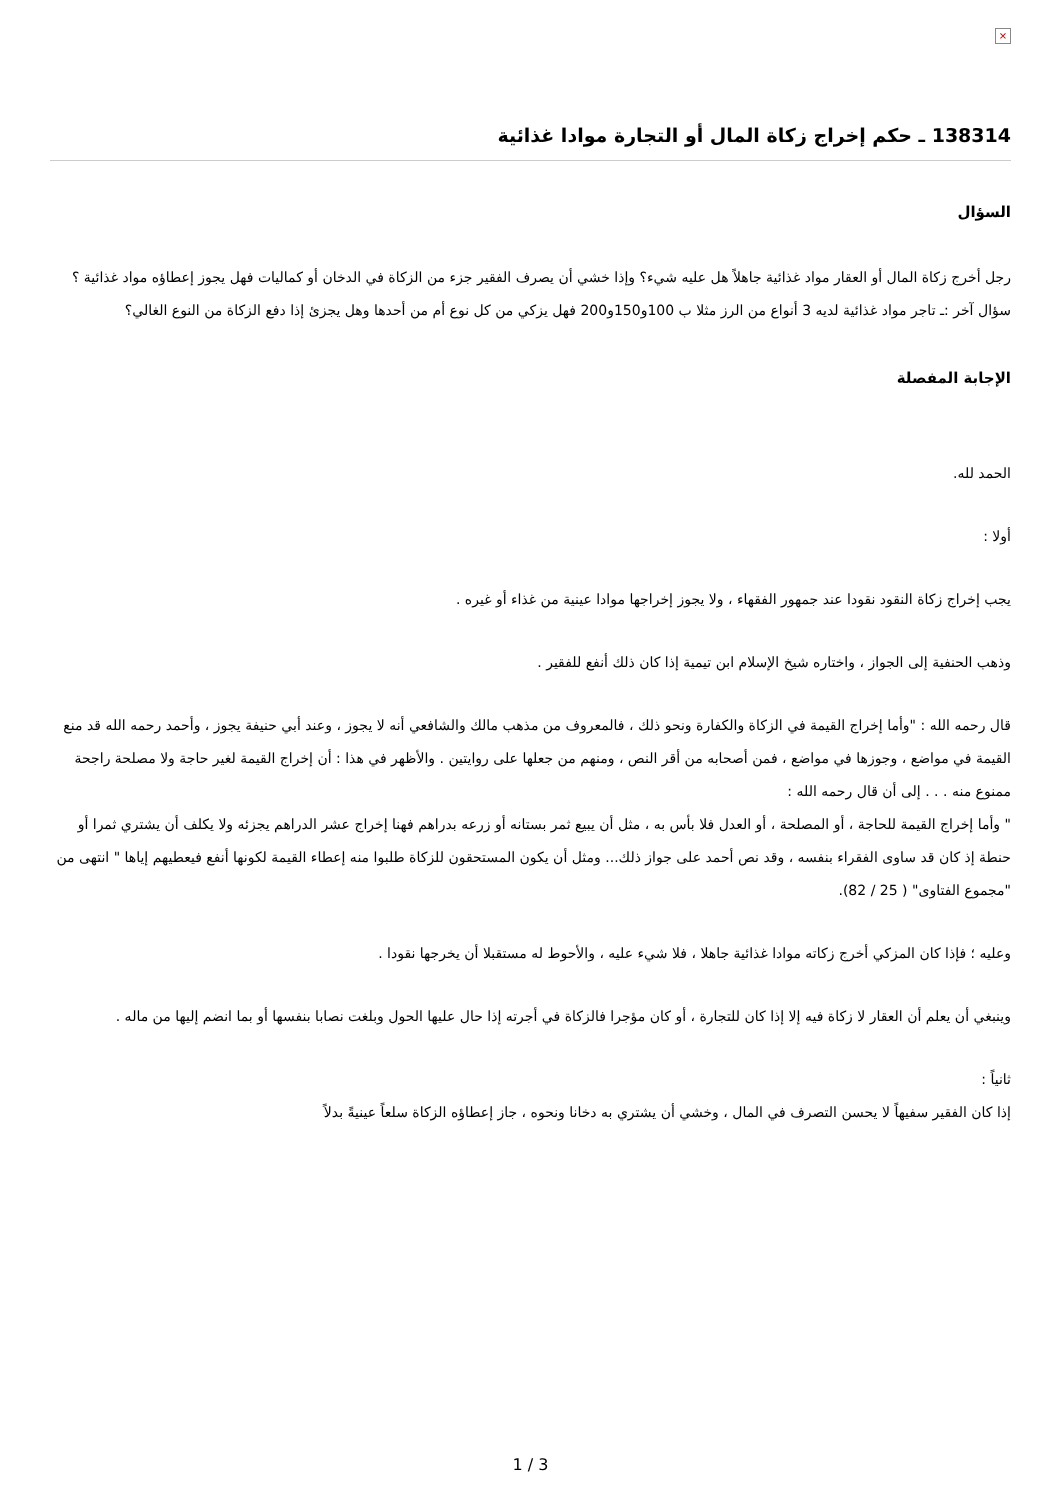×
138314 ـ حكم إخراج زكاة المال أو التجارة موادا غذائية
السؤال
رجل أخرج زكاة المال أو العقار مواد غذائية جاهلاً هل عليه شيء؟ وإذا خشي أن يصرف الفقير جزء من الزكاة في الدخان أو كماليات فهل يجوز إعطاؤه مواد غذائية ؟ سؤال آخر :ـ تاجر مواد غذائية لديه 3 أنواع من الرز مثلا ب 100و150و200 فهل يزكي من كل نوع أم من أحدها وهل يجزئ إذا دفع الزكاة من النوع الغالي؟
الإجابة المفصلة
الحمد لله.
أولا :
يجب إخراج زكاة النقود نقودا عند جمهور الفقهاء ، ولا يجوز إخراجها موادا عينية من غذاء أو غيره .
وذهب الحنفية إلى الجواز ، واختاره شيخ الإسلام ابن تيمية إذا كان ذلك أنفع للفقير .
قال رحمه الله : "وأما إخراج القيمة في الزكاة والكفارة ونحو ذلك ، فالمعروف من مذهب مالك والشافعي أنه لا يجوز ، وعند أبي حنيفة يجوز ، وأحمد رحمه الله قد منع القيمة في مواضع ، وجوزها في مواضع ، فمن أصحابه من أقر النص ، ومنهم من جعلها على روايتين . والأظهر في هذا : أن إخراج القيمة لغير حاجة ولا مصلحة راجحة ممنوع منه . . . إلى أن قال رحمه الله :
" وأما إخراج القيمة للحاجة ، أو المصلحة ، أو العدل فلا بأس به ، مثل أن يبيع ثمر بستانه أو زرعه بدراهم فهنا إخراج عشر الدراهم يجزئه ولا يكلف أن يشتري ثمرا أو حنطة إذ كان قد ساوى الفقراء بنفسه ، وقد نص أحمد على جواز ذلك... ومثل أن يكون المستحقون للزكاة طلبوا منه إعطاء القيمة لكونها أنفع فيعطيهم إياها " انتهى من "مجموع الفتاوى" ( 25 / 82).
وعليه ؛ فإذا كان المزكي أخرج زكاته موادا غذائية جاهلا ، فلا شيء عليه ، والأحوط له مستقبلا أن يخرجها نقودا .
وينبغي أن يعلم أن العقار لا زكاة فيه إلا إذا كان للتجارة ، أو كان مؤجرا فالزكاة في أجرته إذا حال عليها الحول وبلغت نصابا بنفسها أو بما انضم إليها من ماله .
ثانياً :
إذا كان الفقير سفيهاً لا يحسن التصرف في المال ، وخشي أن يشتري به دخانا ونحوه ، جاز إعطاؤه الزكاة سلعاً عينيةً بدلاً
1 / 3